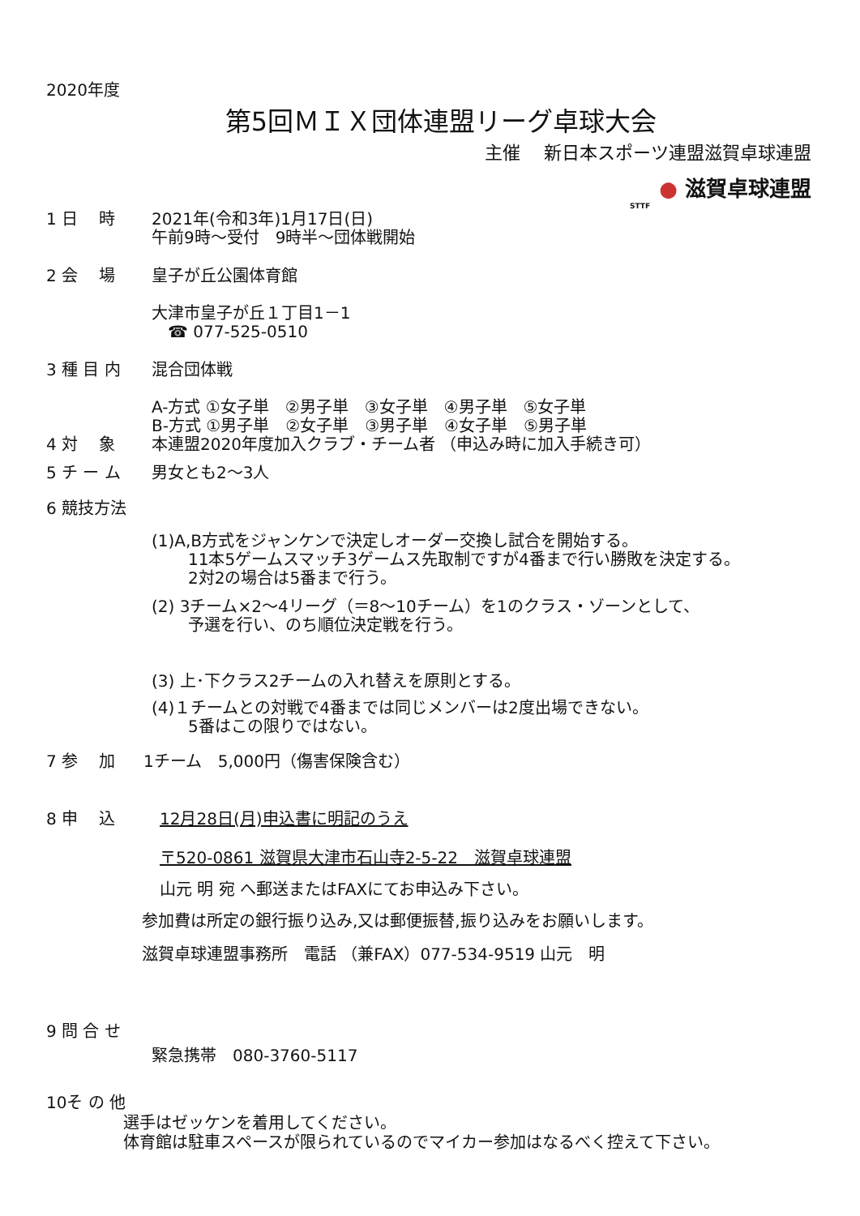2020年度
第5回ＭＩＸ団体連盟リーグ卓球大会
主催　 新日本スポーツ連盟滋賀卓球連盟
● 滋賀卓球連盟
STTF
1 日　 時 2021年(令和3年)1月17日(日)
午前9時～受付　9時半～団体戦開始
2 会　 場 皇子が丘公園体育館
大津市皇子が丘１丁目1－1
　☎ 077-525-0510
3 種 目 内 混合団体戦
A-方式 ①女子単　②男子単　③女子単　④男子単　⑤女子単
B-方式 ①男子単　②女子単　③男子単　④女子単　⑤男子単
4 対　 象 本連盟2020年度加入クラブ・チーム者 （申込み時に加入手続き可）
5 チ ー ム 男女とも2～3人
6 競技方法
(1)A,B方式をジャンケンで決定しオーダー交換し試合を開始する。
11本5ゲームスマッチ3ゲームス先取制ですが4番まで行い勝敗を決定する。
2対2の場合は5番まで行う。
(2) 3チーム×2～4リーグ（＝8～10チーム）を1のクラス・ゾーンとして、
予選を行い、のち順位決定戦を行う。
(3) 上･下クラス2チームの入れ替えを原則とする。
(4)１チームとの対戦で4番までは同じメンバーは2度出場できない。
5番はこの限りではない。
7 参　 加 1チーム　5,000円（傷害保険含む）
8 申　 込 12月28日(月)申込書に明記のうえ
〒520-0861 滋賀県大津市石山寺2-5-22　滋賀卓球連盟
山元 明 宛 へ郵送またはFAXにてお申込み下さい。
参加費は所定の銀行振り込み,又は郵便振替,振り込みをお願いします。
滋賀卓球連盟事務所　電話 （兼FAX）077-534-9519 山元　明
9 問 合 せ
緊急携帯　080-3760-5117
10そ の 他
選手はゼッケンを着用してください。
体育館は駐車スペースが限られているのでマイカー参加はなるべく控えて下さい。